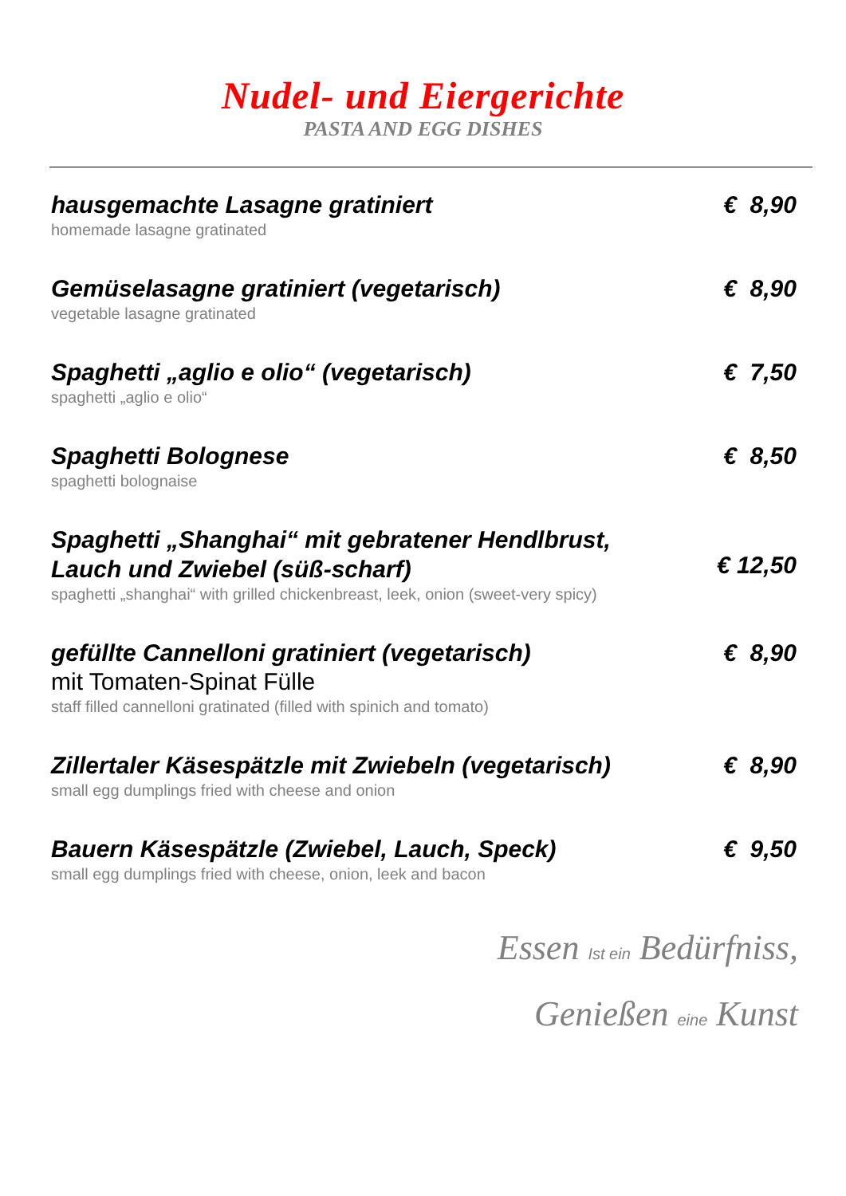Nudel- und Eiergerichte
PASTA AND EGG DISHES
hausgemachte Lasagne gratiniert
homemade lasagne gratinated
€ 8,90
Gemüselasagne gratiniert (vegetarisch)
vegetable lasagne gratinated
€ 8,90
Spaghetti „aglio e olio“ (vegetarisch)
spaghetti „aglio e olio“
€ 7,50
Spaghetti Bolognese
spaghetti bolognaise
€ 8,50
Spaghetti „Shanghai“ mit gebratener Hendlbrust,
Lauch und Zwiebel (süß-scharf)
spaghetti „shanghai“ with grilled chickenbreast, leek, onion (sweet-very spicy)
€ 12,50
gefüllte Cannelloni gratiniert (vegetarisch)
mit Tomaten-Spinat Fülle
staff filled cannelloni gratinated (filled with spinich and tomato)
€ 8,90
Zillertaler Käsespätzle mit Zwiebeln (vegetarisch)
small egg dumplings fried with cheese and onion
€ 8,90
Bauern Käsespätzle (Zwiebel, Lauch, Speck)
small egg dumplings fried with cheese, onion, leek and bacon
€ 9,50
Essen Ist ein Bedürfniss,
Genießen eine Kunst